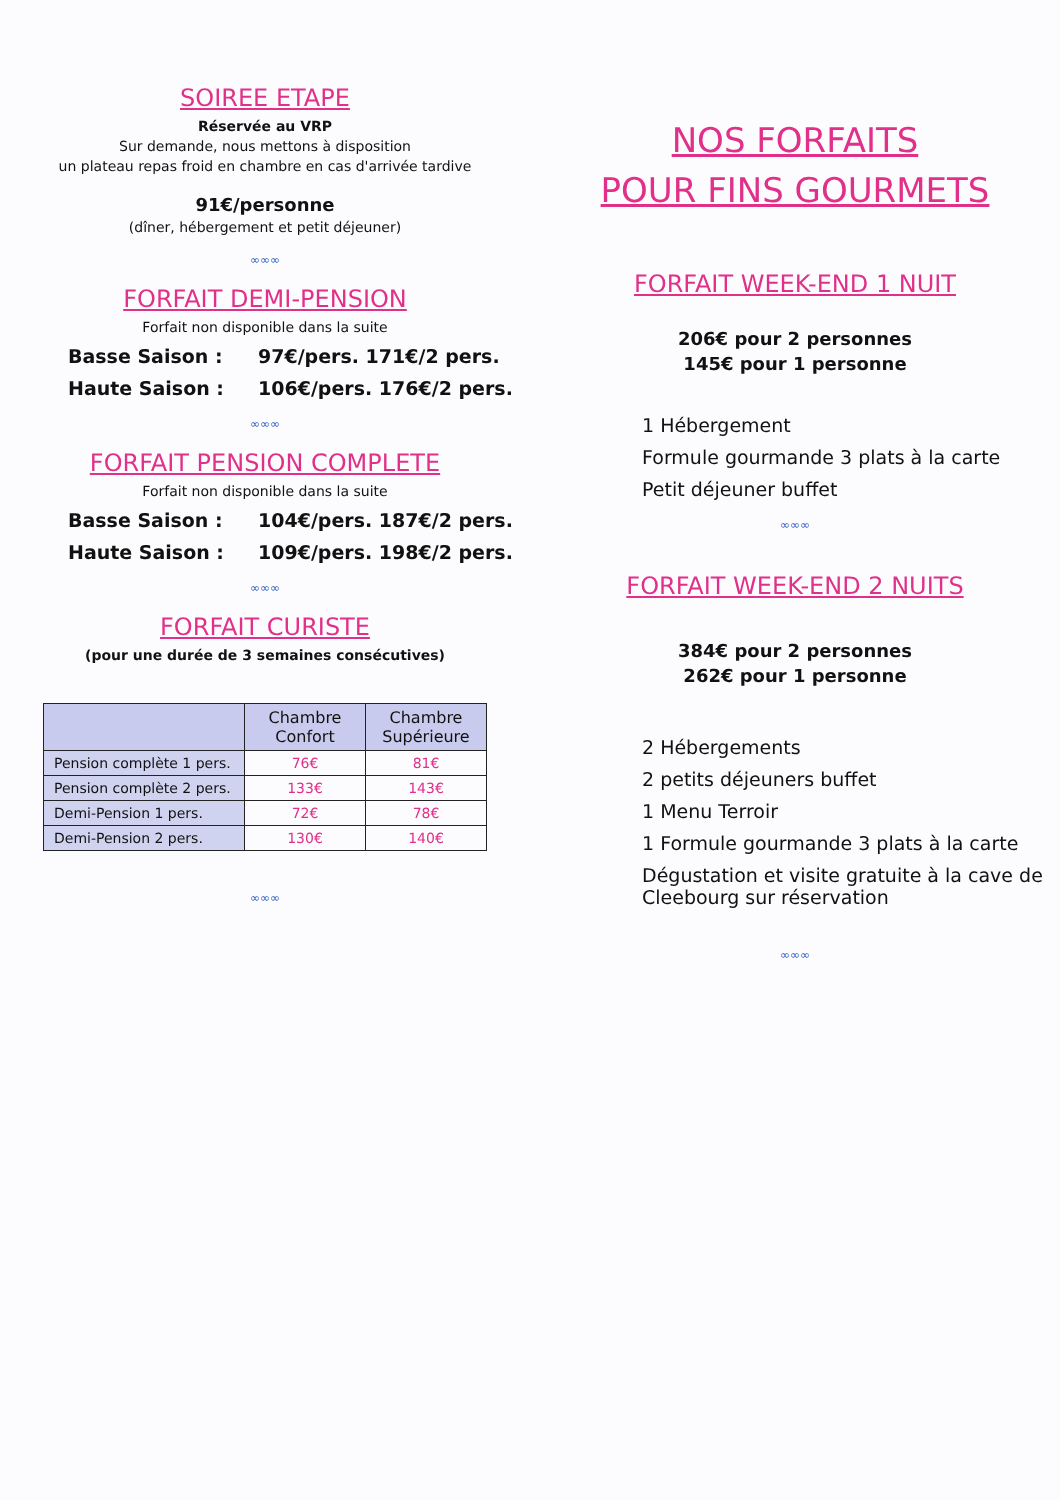SOIREE ETAPE
Réservée au VRP
Sur demande, nous mettons à disposition
un plateau repas froid en chambre en cas d'arrivée tardive
91€/personne
(dîner, hébergement et petit déjeuner)
∞∞∞
FORFAIT DEMI-PENSION
Forfait non disponible dans la suite
Basse Saison : 97€/pers. 171€/2 pers.
Haute Saison : 106€/pers. 176€/2 pers.
∞∞∞
FORFAIT PENSION COMPLETE
Forfait non disponible dans la suite
Basse Saison : 104€/pers. 187€/2 pers.
Haute Saison : 109€/pers. 198€/2 pers.
∞∞∞
FORFAIT CURISTE
(pour une durée de 3 semaines consécutives)
| | Chambre Confort | Chambre Supérieure |
| --- | --- | --- |
| Pension complète 1 pers. | 76€ | 81€ |
| Pension complète 2 pers. | 133€ | 143€ |
| Demi-Pension 1 pers. | 72€ | 78€ |
| Demi-Pension 2 pers. | 130€ | 140€ |
∞∞∞
NOS FORFAITS
POUR FINS GOURMETS
FORFAIT WEEK-END 1 NUIT
206€ pour 2 personnes
145€ pour 1 personne
1 Hébergement
Formule gourmande 3 plats à la carte
Petit déjeuner buffet
∞∞∞
FORFAIT WEEK-END 2 NUITS
384€ pour 2 personnes
262€ pour 1 personne
2 Hébergements
2 petits déjeuners buffet
1 Menu Terroir
1 Formule gourmande 3 plats à la carte
Dégustation et visite gratuite à la cave de Cleebourg sur réservation
∞∞∞